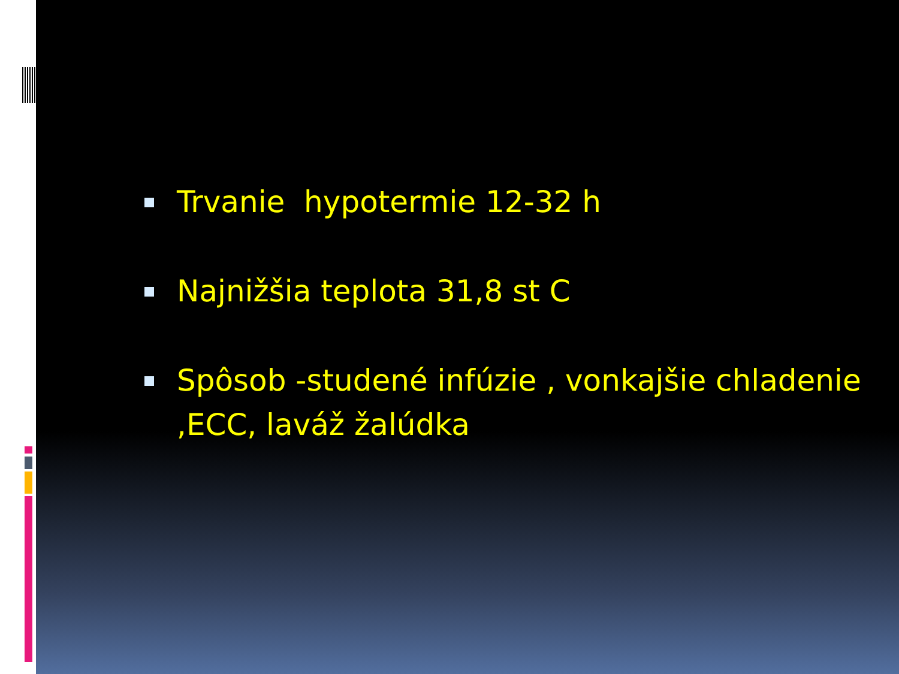Trvanie hypotermie 12-32 h
Najnižšia teplota 31,8 st C
Spôsob -studené infúzie , vonkajšie chladenie ,ECC, laváž žalúdka